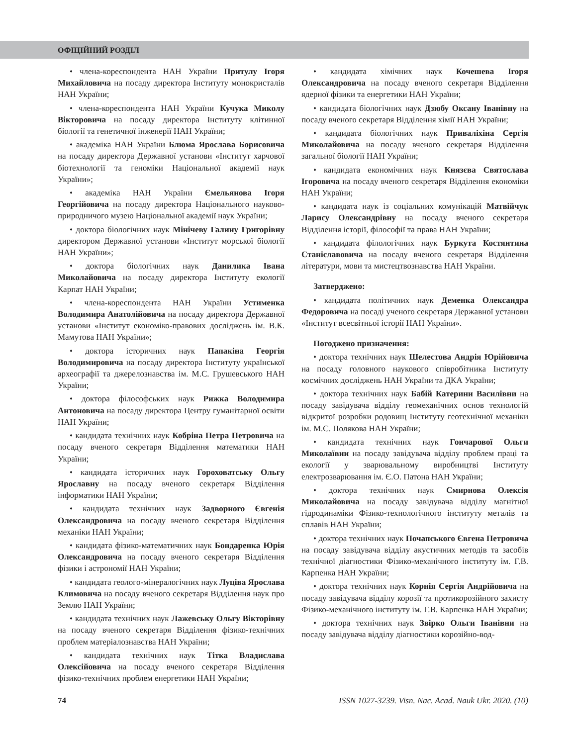ОФІЦІЙНИЙ РОЗДІЛ
• члена-кореспондента НАН України Притулу Ігоря Михайловича на посаду директора Інституту монокристалів НАН України;
• члена-кореспондента НАН України Кучука Миколу Вікторовича на посаду директора Інституту клітинної біології та генетичної інженерії НАН України;
• академіка НАН України Блюма Ярослава Борисовича на посаду директора Державної установи «Інститут харчової біотехнології та геноміки Національної академії наук України»;
• академіка НАН України Ємельянова Ігоря Георгійовича на посаду директора Національного науково-природничого музею Національної академії наук України;
• доктора біологічних наук Мінічеву Галину Григорівну директором Державної установи «Інститут морської біології НАН України»;
• доктора біологічних наук Данилика Івана Миколайовича на посаду директора Інституту екології Карпат НАН України;
• члена-кореспондента НАН України Устименка Володимира Анатолійовича на посаду директора Державної установи «Інститут економіко-правових досліджень ім. В.К. Мамутова НАН України»;
• доктора історичних наук Папакіна Георгія Володимировича на посаду директора Інституту української археографії та джерелознавства ім. М.С. Грушевського НАН України;
• доктора філософських наук Рижка Володимира Антоновича на посаду директора Центру гуманітарної освіти НАН України;
• кандидата технічних наук Кобріна Петра Петровича на посаду вченого секретаря Відділення математики НАН України;
• кандидата історичних наук Гороховатську Ольгу Ярославну на посаду вченого секретаря Відділення інформатики НАН України;
• кандидата технічних наук Задворного Євгенія Олександровича на посаду вченого секретаря Відділення механіки НАН України;
• кандидата фізико-математичних наук Бондаренка Юрія Олександровича на посаду вченого секретаря Відділення фізики і астрономії НАН України;
• кандидата геолого-мінералогічних наук Луціва Ярослава Климовича на посаду вченого секретаря Відділення наук про Землю НАН України;
• кандидата технічних наук Лажевську Ольгу Вікторівну на посаду вченого секретаря Відділення фізико-технічних проблем матеріалознавства НАН України;
• кандидата технічних наук Тітка Владислава Олексійовича на посаду вченого секретаря Відділення фізико-технічних проблем енергетики НАН України;
• кандидата хімічних наук Кочешева Ігоря Олександровича на посаду вченого секретаря Відділення ядерної фізики та енергетики НАН України;
• кандидата біологічних наук Дзюбу Оксану Іванівну на посаду вченого секретаря Відділення хімії НАН України;
• кандидата біологічних наук Приваліхіна Сергія Миколайовича на посаду вченого секретаря Відділення загальної біології НАН України;
• кандидата економічних наук Князєва Святослава Ігоровича на посаду вченого секретаря Відділення економіки НАН України;
• кандидата наук із соціальних комунікацій Матвійчук Ларису Олександрівну на посаду вченого секретаря Відділення історії, філософії та права НАН України;
• кандидата філологічних наук Буркута Костянтина Станіславовича на посаду вченого секретаря Відділення літератури, мови та мистецтвознавства НАН України.
Затверджено:
• кандидата політичних наук Деменка Олександра Федоровича на посаді ученого секретаря Державної установи «Інститут всесвітньої історії НАН України».
Погоджено призначення:
• доктора технічних наук Шелестова Андрія Юрійовича на посаду головного наукового співробітника Інституту космічних досліджень НАН України та ДКА України;
• доктора технічних наук Бабій Катерини Василівни на посаду завідувача відділу геомеханічних основ технологій відкритої розробки родовищ Інституту геотехнічної механіки ім. М.С. Полякова НАН України;
• кандидата технічних наук Гончарової Ольги Миколаївни на посаду завідувача відділу проблем праці та екології у зварювальному виробництві Інституту електрозварювання ім. Є.О. Патона НАН України;
• доктора технічних наук Смирнова Олексія Миколайовича на посаду завідувача відділу магнітної гідродинаміки Фізико-технологічного інституту металів та сплавів НАН України;
• доктора технічних наук Почапського Євгена Петровича на посаду завідувача відділу акустичних методів та засобів технічної діагностики Фізико-механічного інституту ім. Г.В. Карпенка НАН України;
• доктора технічних наук Корнія Сергія Андрійовича на посаду завідувача відділу корозії та протикорозійного захисту Фізико-механічного інституту ім. Г.В. Карпенка НАН України;
• доктора технічних наук Звірко Ольги Іванівни на посаду завідувача відділу діагностики корозійно-вод-
74 ISSN 1027-3239. Visn. Nac. Acad. Nauk Ukr. 2020. (10)